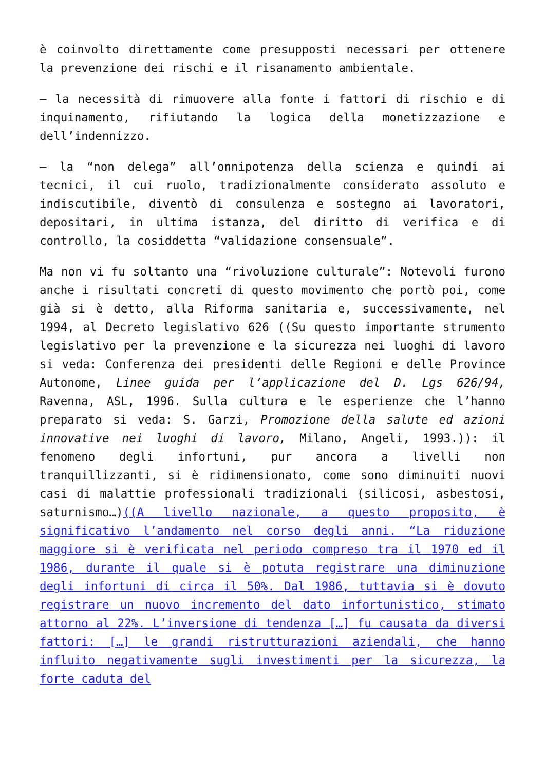è coinvolto direttamente come presupposti necessari per ottenere la prevenzione dei rischi e il risanamento ambientale.
– la necessità di rimuovere alla fonte i fattori di rischio e di inquinamento, rifiutando la logica della monetizzazione e dell’indennizzo.
– la “non delega” all’onnipotenza della scienza e quindi ai tecnici, il cui ruolo, tradizionalmente considerato assoluto e indiscutibile, diventò di consulenza e sostegno ai lavoratori, depositari, in ultima istanza, del diritto di verifica e di controllo, la cosiddetta “validazione consensuale”.
Ma non vi fu soltanto una “rivoluzione culturale”: Notevoli furono anche i risultati concreti di questo movimento che portò poi, come già si è detto, alla Riforma sanitaria e, successivamente, nel 1994, al Decreto legislativo 626 ((Su questo importante strumento legislativo per la prevenzione e la sicurezza nei luoghi di lavoro si veda: Conferenza dei presidenti delle Regioni e delle Province Autonome, Linee guida per l’applicazione del D. Lgs 626/94, Ravenna, ASL, 1996. Sulla cultura e le esperienze che l’hanno preparato si veda: S. Garzi, Promozione della salute ed azioni innovative nei luoghi di lavoro, Milano, Angeli, 1993.)): il fenomeno degli infortuni, pur ancora a livelli non tranquillizzanti, si è ridimensionato, come sono diminuiti nuovi casi di malattie professionali tradizionali (silicosi, asbestosi, saturnismo…)((A livello nazionale, a questo proposito, è significativo l’andamento nel corso degli anni. “La riduzione maggiore si è verificata nel periodo compreso tra il 1970 ed il 1986, durante il quale si è potuta registrare una diminuzione degli infortuni di circa il 50%. Dal 1986, tuttavia si è dovuto registrare un nuovo incremento del dato infortunistico, stimato attorno al 22%. L’inversione di tendenza […] fu causata da diversi fattori: […] le grandi ristrutturazioni aziendali, che hanno influito negativamente sugli investimenti per la sicurezza, la forte caduta del